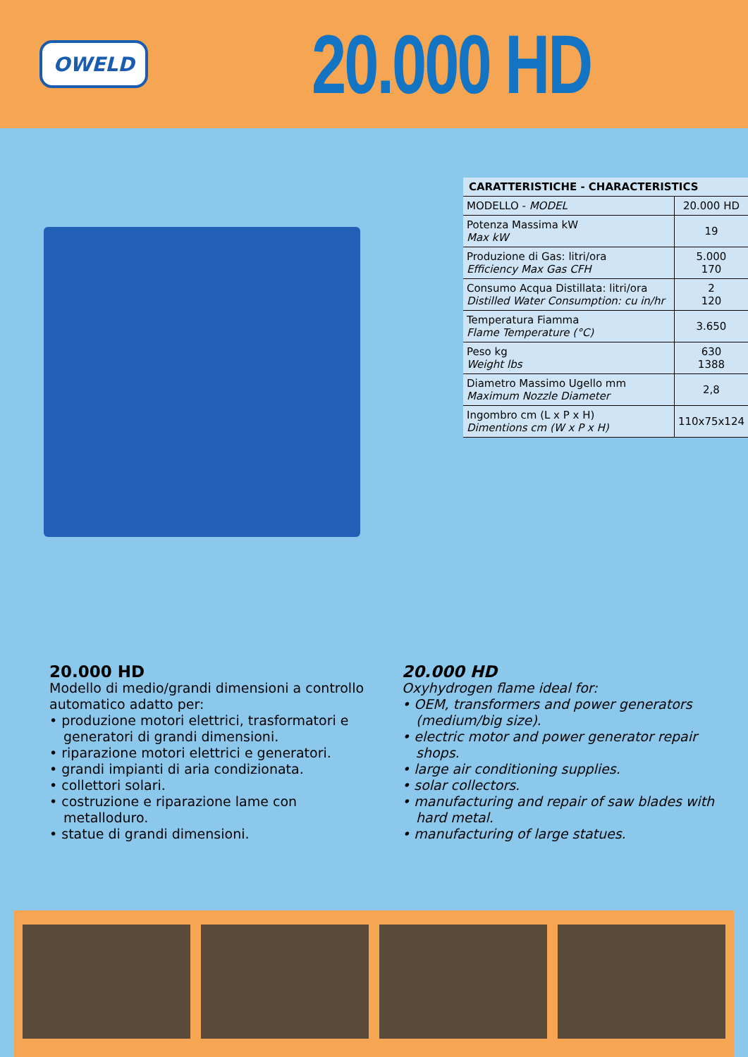OWELD
20.000 HD
| CARATTERISTICHE - CHARACTERISTICS | |
| --- | --- |
| MODELLO - MODEL | 20.000 HD |
| Potenza Massima kW Max kW | 19 |
| Produzione di Gas: litri/ora Efficiency Max Gas CFH | 5.000 170 |
| Consumo Acqua Distillata: litri/ora Distilled Water Consumption: cu in/hr | 2 120 |
| Temperatura Fiamma Flame Temperature (°C) | 3.650 |
| Peso kg Weight lbs | 630 1388 |
| Diametro Massimo Ugello mm Maximum Nozzle Diameter | 2,8 |
| Ingombro cm (L x P x H) Dimentions cm (W x P x H) | 110x75x124 |
20.000 HD
Modello di medio/grandi dimensioni a controllo automatico adatto per:
• produzione motori elettrici, trasformatori e generatori di grandi dimensioni.
• riparazione motori elettrici e generatori.
• grandi impianti di aria condizionata.
• collettori solari.
• costruzione e riparazione lame con metalloduro.
• statue di grandi dimensioni.
20.000 HD
Oxyhydrogen flame ideal for:
• OEM, transformers and power generators (medium/big size).
• electric motor and power generator repair shops.
• large air conditioning supplies.
• solar collectors.
• manufacturing and repair of saw blades with hard metal.
• manufacturing of large statues.